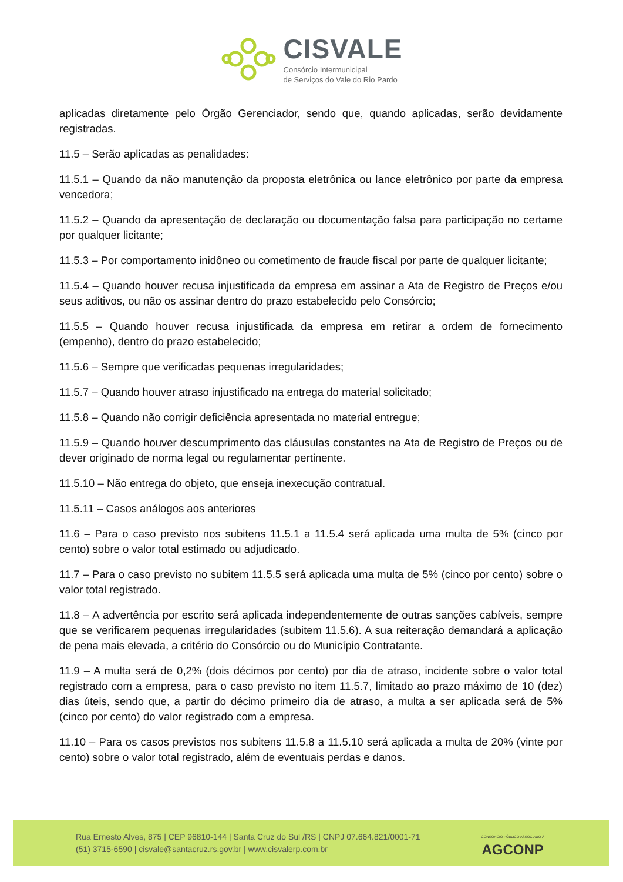CISVALE
Consórcio Intermunicipal
de Serviços do Vale do Rio Pardo
aplicadas diretamente pelo Órgão Gerenciador, sendo que, quando aplicadas, serão devidamente registradas.
11.5 – Serão aplicadas as penalidades:
11.5.1 – Quando da não manutenção da proposta eletrônica ou lance eletrônico por parte da empresa vencedora;
11.5.2 – Quando da apresentação de declaração ou documentação falsa para participação no certame por qualquer licitante;
11.5.3 – Por comportamento inidôneo ou cometimento de fraude fiscal por parte de qualquer licitante;
11.5.4 – Quando houver recusa injustificada da empresa em assinar a Ata de Registro de Preços e/ou seus aditivos, ou não os assinar dentro do prazo estabelecido pelo Consórcio;
11.5.5 – Quando houver recusa injustificada da empresa em retirar a ordem de fornecimento (empenho), dentro do prazo estabelecido;
11.5.6 – Sempre que verificadas pequenas irregularidades;
11.5.7 – Quando houver atraso injustificado na entrega do material solicitado;
11.5.8 – Quando não corrigir deficiência apresentada no material entregue;
11.5.9 – Quando houver descumprimento das cláusulas constantes na Ata de Registro de Preços ou de dever originado de norma legal ou regulamentar pertinente.
11.5.10 – Não entrega do objeto, que enseja inexecução contratual.
11.5.11 – Casos análogos aos anteriores
11.6 – Para o caso previsto nos subitens 11.5.1 a 11.5.4 será aplicada uma multa de 5% (cinco por cento) sobre o valor total estimado ou adjudicado.
11.7 – Para o caso previsto no subitem 11.5.5 será aplicada uma multa de 5% (cinco por cento) sobre o valor total registrado.
11.8 – A advertência por escrito será aplicada independentemente de outras sanções cabíveis, sempre que se verificarem pequenas irregularidades (subitem 11.5.6). A sua reiteração demandará a aplicação de pena mais elevada, a critério do Consórcio ou do Município Contratante.
11.9 – A multa será de 0,2% (dois décimos por cento) por dia de atraso, incidente sobre o valor total registrado com a empresa, para o caso previsto no item 11.5.7, limitado ao prazo máximo de 10 (dez) dias úteis, sendo que, a partir do décimo primeiro dia de atraso, a multa a ser aplicada será de 5% (cinco por cento) do valor registrado com a empresa.
11.10 – Para os casos previstos nos subitens 11.5.8 a 11.5.10 será aplicada a multa de 20% (vinte por cento) sobre o valor total registrado, além de eventuais perdas e danos.
Rua Ernesto Alves, 875 | CEP 96810-144 | Santa Cruz do Sul /RS | CNPJ 07.664.821/0001-71
(51) 3715-6590 | cisvale@santacruz.rs.gov.br | www.cisvalerp.com.br
CONSÓRCIO PÚBLICO ASSOCIADO À
AGCONP